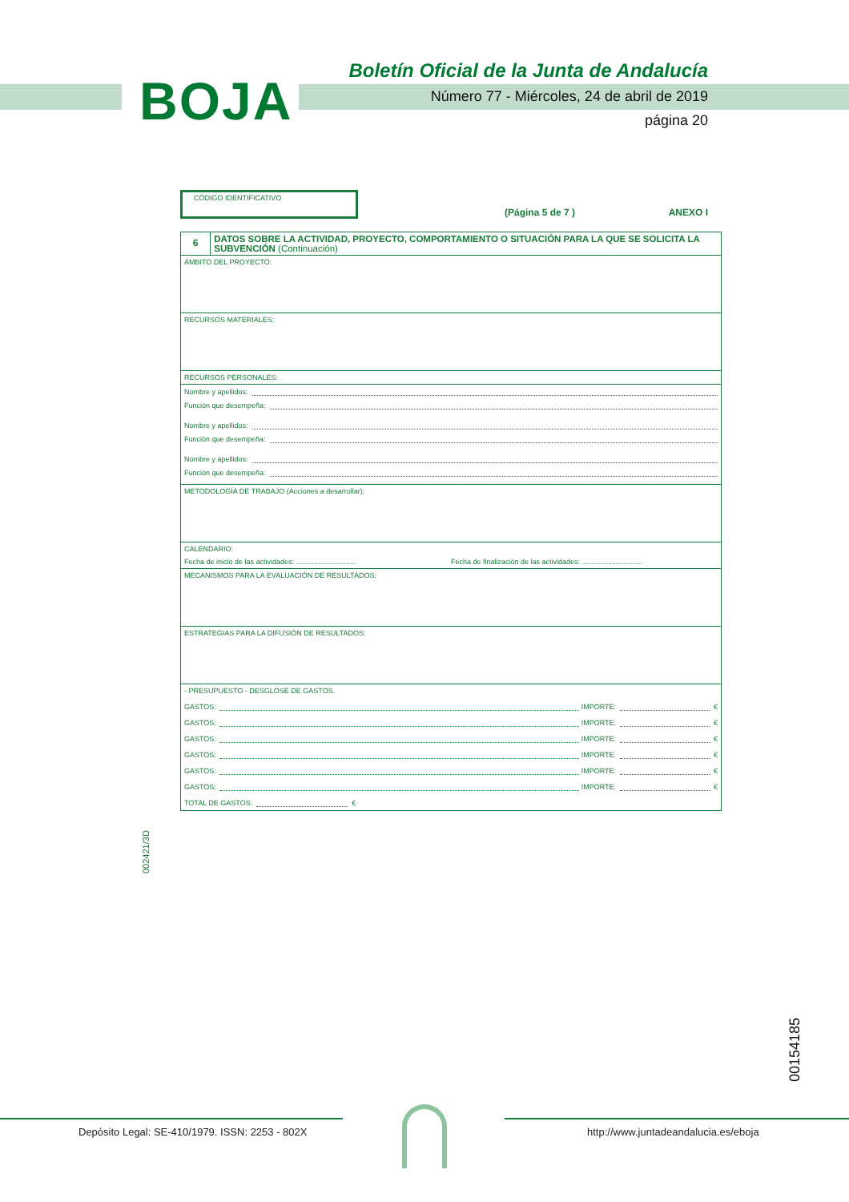BOJA
Boletín Oficial de la Junta de Andalucía
Número 77 - Miércoles, 24 de abril de 2019
página 20
CÓDIGO IDENTIFICATIVO
(Página 5 de 7 ) ANEXO I
6
DATOS SOBRE LA ACTIVIDAD, PROYECTO, COMPORTAMIENTO O SITUACIÓN PARA LA QUE SE SOLICITA LA SUBVENCIÓN (Continuación)
ÁMBITO DEL PROYECTO:
RECURSOS MATERIALES:
RECURSOS PERSONALES:
Nombre y apellidos:
Función que desempeña:
Nombre y apellidos:
Función que desempeña:
Nombre y apellidos:
Función que desempeña:
METODOLOGÍA DE TRABAJO (Acciones a desarrollar):
CALENDARIO:
Fecha de inicio de las actividades: .............................. Fecha de finalización de las actividades: ..............................
MECANISMOS PARA LA EVALUACIÓN DE RESULTADOS:
ESTRATEGIAS PARA LA DIFUSIÓN DE RESULTADOS:
- PRESUPUESTO - DESGLOSE DE GASTOS.
GASTOS: IMPORTE: €
GASTOS: IMPORTE: €
GASTOS: IMPORTE: €
GASTOS: IMPORTE: €
GASTOS: IMPORTE: €
GASTOS: IMPORTE: €
TOTAL DE GASTOS: €
002421/3D
00154185
Depósito Legal: SE-410/1979. ISSN: 2253 - 802X
http://www.juntadeandalucia.es/eboja